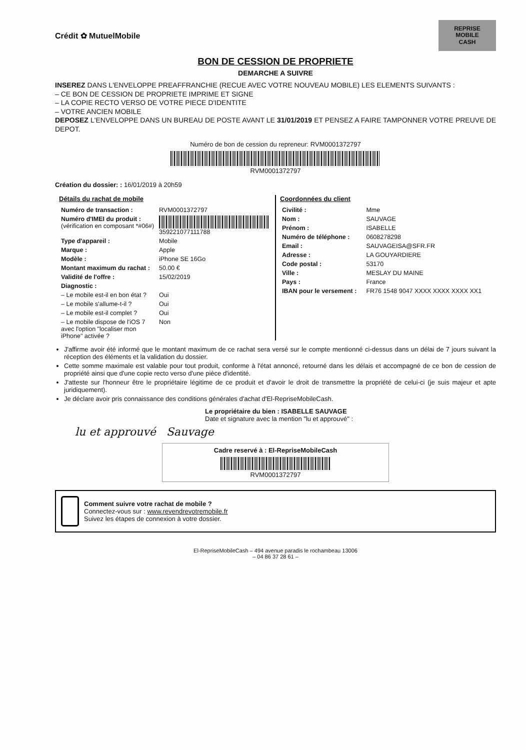Crédit ✿ MutuelMobile
REPRISE
MOBILE
CASH
BON DE CESSION DE PROPRIETE
DEMARCHE A SUIVRE
INSEREZ DANS L'ENVELOPPE PREAFFRANCHIE (RECUE AVEC VOTRE NOUVEAU MOBILE) LES ELEMENTS SUIVANTS :
– CE BON DE CESSION DE PROPRIETE IMPRIME ET SIGNE
– LA COPIE RECTO VERSO DE VOTRE PIECE D'IDENTITE
– VOTRE ANCIEN MOBILE
DEPOSEZ L'ENVELOPPE DANS UN BUREAU DE POSTE AVANT LE 31/01/2019 ET PENSEZ A FAIRE TAMPONNER VOTRE PREUVE DE DEPOT.
Numéro de bon de cession du repreneur: RVM000137279​7
RVM000137279​7
Création du dossier: : 16/01/2019 à 20h59
Détails du rachat de mobile
| Numéro de transaction : | RVM0001372797 |
| Numéro d'IMEI du produit : (vérification en composant *#06#) | 359221077111788 |
| Type d'appareil : | Mobile |
| Marque : | Apple |
| Modèle : | iPhone SE 16Go |
| Montant maximum du rachat : | 50.00 € |
| Validité de l'offre : | 15/02/2019 |
| Diagnostic : | |
| – Le mobile est-il en bon état ? | Oui |
| – Le mobile s'allume-t-il ? | Oui |
| – Le mobile est-il complet ? | Oui |
| – Le mobile dispose de l'iOS 7 avec l'option "localiser mon iPhone" activée ? | Non |
Coordonnées du client
| Civilité : | Mme |
| Nom : | SAUVAGE |
| Prénom : | ISABELLE |
| Numéro de téléphone : | 0608278298 |
| Email : | SAUVAGEISA@SFR.FR |
| Adresse : | LA GOUYARDIERE |
| Code postal : | 53170 |
| Ville : | MESLAY DU MAINE |
| Pays : | France |
| IBAN pour le versement : | FR76 1548 9047 XXXX XXXX XXXX XX1 |
J'affirme avoir été informé que le montant maximum de ce rachat sera versé sur le compte mentionné ci-dessus dans un délai de 7 jours suivant la réception des éléments et la validation du dossier.
Cette somme maximale est valable pour tout produit, conforme à l'état annoncé, retourné dans les délais et accompagné de ce bon de cession de propriété ainsi que d'une copie recto verso d'une pièce d'identité.
J'atteste sur l'honneur être le propriétaire légitime de ce produit et d'avoir le droit de transmettre la propriété de celui-ci (je suis majeur et apte juridiquement).
Je déclare avoir pris connaissance des conditions générales d'achat d'El-RepriseMobileCash.
Le propriétaire du bien : ISABELLE SAUVAGE
Date et signature avec la mention "lu et approuvé" :
lu et approuvé Sauvage
Cadre reservé à : El-RepriseMobileCash
RVM0001372797
Comment suivre votre rachat de mobile ?
Connectez-vous sur : www.revendrevotremobile.fr
Suivez les étapes de connexion à votre dossier.
El-RepriseMobileCash – 494 avenue paradis le rochambeau 13006
– 04 86 37 28 61 –